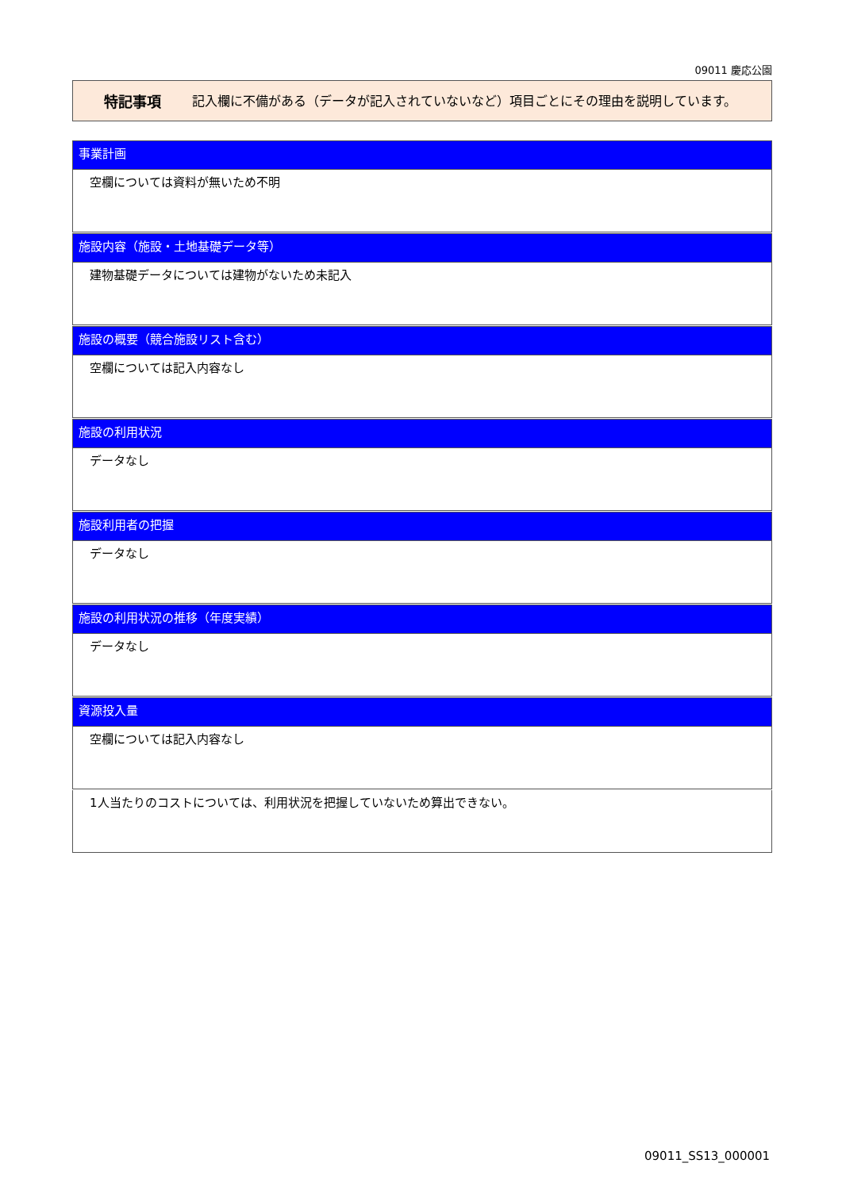09011 慶応公園
特記事項
記入欄に不備がある（データが記入されていないなど）項目ごとにその理由を説明しています。
事業計画
空欄については資料が無いため不明
施設内容（施設・土地基礎データ等）
建物基礎データについては建物がないため未記入
施設の概要（競合施設リスト含む）
空欄については記入内容なし
施設の利用状況
データなし
施設利用者の把握
データなし
施設の利用状況の推移（年度実績）
データなし
資源投入量
空欄については記入内容なし
1人当たりのコストについては、利用状況を把握していないため算出できない。
09011_SS13_000001